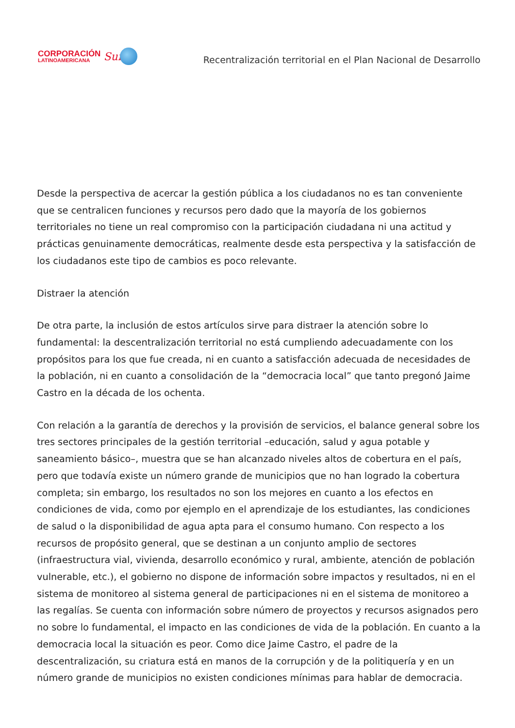CORPORACIÓN
LATINOAMERICANA
Sur
Recentralización territorial en el Plan Nacional de Desarrollo
Desde la perspectiva de acercar la gestión pública a los ciudadanos no es tan conveniente que se centralicen funciones y recursos pero dado que la mayoría de los gobiernos territoriales no tiene un real compromiso con la participación ciudadana ni una actitud y prácticas genuinamente democráticas, realmente desde esta perspectiva y la satisfacción de los ciudadanos este tipo de cambios es poco relevante.
Distraer la atención
De otra parte, la inclusión de estos artículos sirve para distraer la atención sobre lo fundamental: la descentralización territorial no está cumpliendo adecuadamente con los propósitos para los que fue creada, ni en cuanto a satisfacción adecuada de necesidades de la población, ni en cuanto a consolidación de la “democracia local” que tanto pregonó Jaime Castro en la década de los ochenta.
Con relación a la garantía de derechos y la provisión de servicios, el balance general sobre los tres sectores principales de la gestión territorial –educación, salud y agua potable y saneamiento básico–, muestra que se han alcanzado niveles altos de cobertura en el país, pero que todavía existe un número grande de municipios que no han logrado la cobertura completa; sin embargo, los resultados no son los mejores en cuanto a los efectos en condiciones de vida, como por ejemplo en el aprendizaje de los estudiantes, las condiciones de salud o la disponibilidad de agua apta para el consumo humano. Con respecto a los recursos de propósito general, que se destinan a un conjunto amplio de sectores (infraestructura vial, vivienda, desarrollo económico y rural, ambiente, atención de población vulnerable, etc.), el gobierno no dispone de información sobre impactos y resultados, ni en el sistema de monitoreo al sistema general de participaciones ni en el sistema de monitoreo a las regalías. Se cuenta con información sobre número de proyectos y recursos asignados pero no sobre lo fundamental, el impacto en las condiciones de vida de la población. En cuanto a la democracia local la situación es peor. Como dice Jaime Castro, el padre de la descentralización, su criatura está en manos de la corrupción y de la politiquería y en un número grande de municipios no existen condiciones mínimas para hablar de democracia.